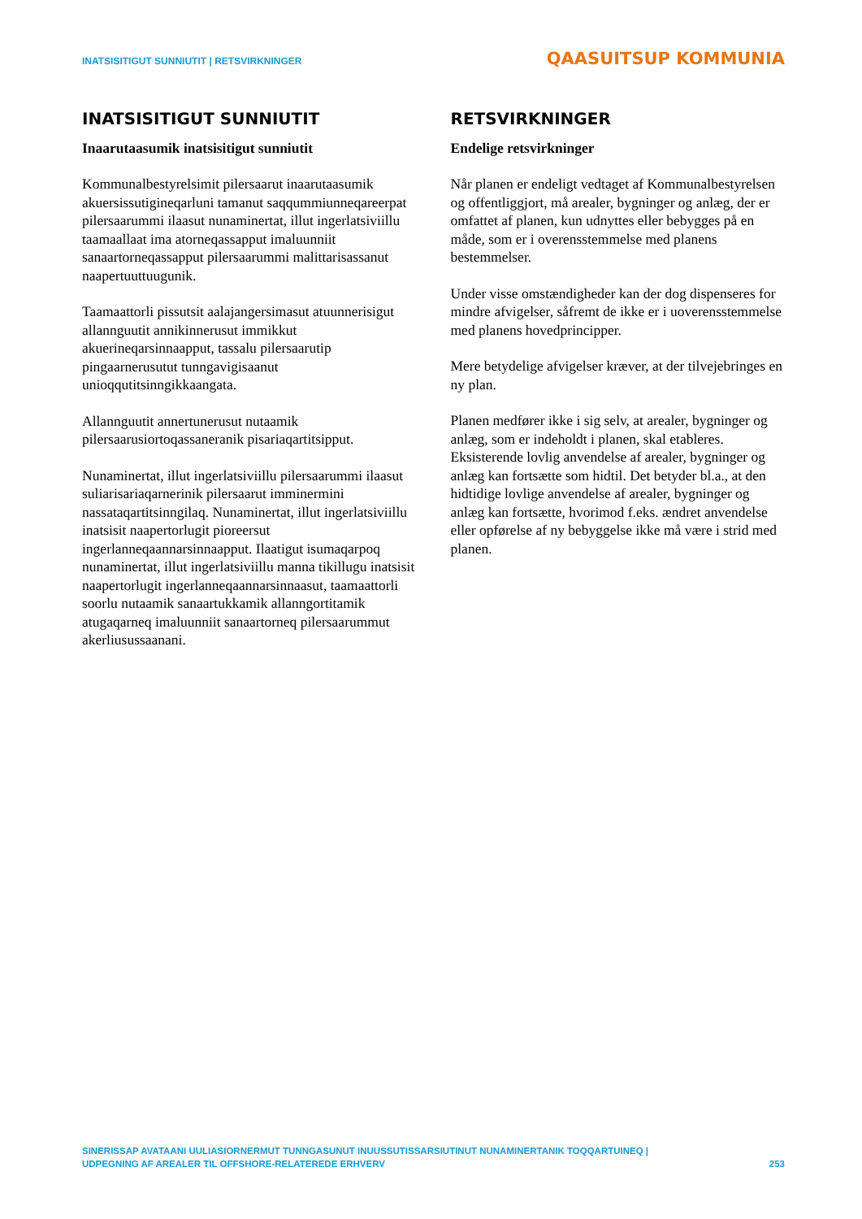INATSISITIGUT SUNNIUTIT | RETSVIRKNINGER QAASUITSUP KOMMUNIA
INATSISITIGUT SUNNIUTIT
Inaarutaasumik inatsisitigut sunniutit
Kommunalbestyrelsimit pilersaarut inaarutaasumik akuersissutigineqarluni tamanut saqqummiunneqareerpat pilersaarummi ilaasut nunaminertat, illut ingerlatsiviillu taamaallaat ima atorneqassapput imaluunniit sanaartorneqassapput pilersaarummi malittarisassanut naapertuuttuugunik.
Taamaattorli pissutsit aalajangersimasut atuunnerisigut allannguutit annikinnerusut immikkut akuerineqarsinnaapput, tassalu pilersaarutip pingaarnerusutut tunngavigisaanut unioqqutitsinngikkaangata.
Allannguutit annertunerusut nutaamik pilersaarusiortoqassaneranik pisariaqartitsipput.
Nunaminertat, illut ingerlatsiviillu pilersaarummi ilaasut suliarisariaqarnerinik pilersaarut imminermini nassataqartitsinngilaq. Nunaminertat, illut ingerlatsiviillu inatsisit naapertorlugit pioreersut ingerlanneqaannarsinnaapput. Ilaatigut isumaqarpoq nunaminertat, illut ingerlatsiviillu manna tikillugu inatsisit naapertorlugit ingerlanneqaannarsinnaasut, taamaattorli soorlu nutaamik sanaartukkamik allanngortitamik atugaqarneq imaluunniit sanaartorneq pilersaarummut akerliusussaanani.
RETSVIRKNINGER
Endelige retsvirkninger
Når planen er endeligt vedtaget af Kommunalbestyrelsen og offentliggjort, må arealer, bygninger og anlæg, der er omfattet af planen, kun udnyttes eller bebygges på en måde, som er i overensstemmelse med planens bestemmelser.
Under visse omstændigheder kan der dog dispenseres for mindre afvigelser, såfremt de ikke er i uoverensstemmelse med planens hovedprincipper.
Mere betydelige afvigelser kræver, at der tilvejebringes en ny plan.
Planen medfører ikke i sig selv, at arealer, bygninger og anlæg, som er indeholdt i planen, skal etableres. Eksisterende lovlig anvendelse af arealer, bygninger og anlæg kan fortsætte som hidtil. Det betyder bl.a., at den hidtidige lovlige anvendelse af arealer, bygninger og anlæg kan fortsætte, hvorimod f.eks. ændret anvendelse eller opførelse af ny bebyggelse ikke må være i strid med planen.
SINERISSAP AVATAANI UULIASIORNERMUT TUNNGASUNUT INUUSSUTISSARSIUTINUT NUNAMINERTANIK TOQQARTUINEQ |
UDPEGNING AF AREALER TIL OFFSHORE-RELATEREDE ERHVERV
253